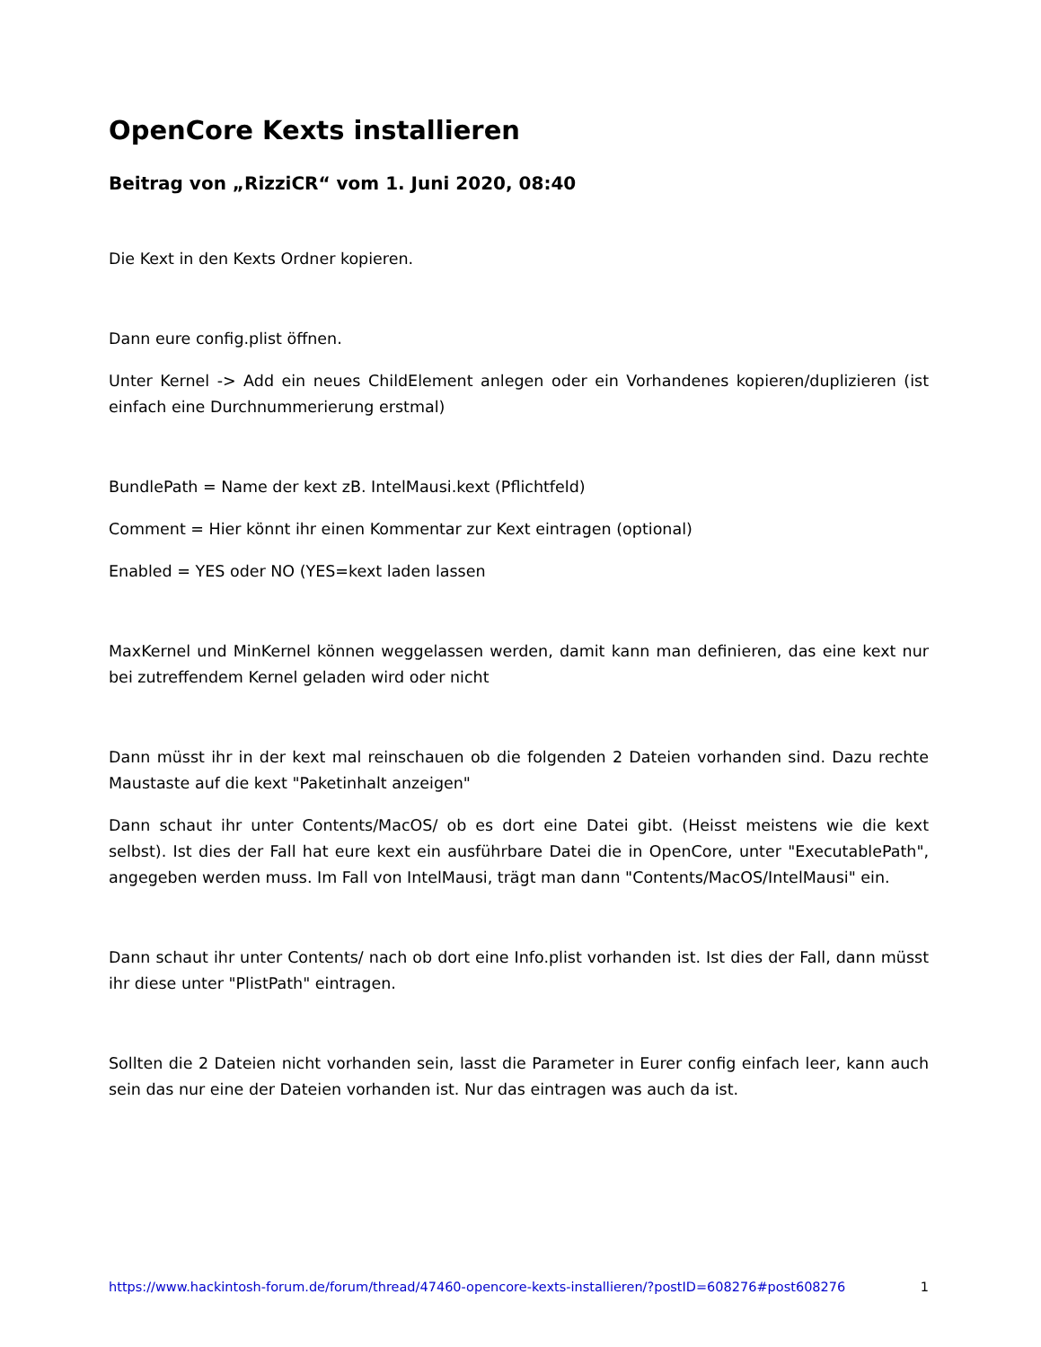OpenCore Kexts installieren
Beitrag von „RizziCR“ vom 1. Juni 2020, 08:40
Die Kext in den Kexts Ordner kopieren.
Dann eure config.plist öffnen.
Unter Kernel -> Add ein neues ChildElement anlegen oder ein Vorhandenes kopieren/duplizieren (ist einfach eine Durchnummerierung erstmal)
BundlePath = Name der kext zB. IntelMausi.kext (Pflichtfeld)
Comment = Hier könnt ihr einen Kommentar zur Kext eintragen (optional)
Enabled = YES oder NO (YES=kext laden lassen
MaxKernel und MinKernel können weggelassen werden, damit kann man definieren, das eine kext nur bei zutreffendem Kernel geladen wird oder nicht
Dann müsst ihr in der kext mal reinschauen ob die folgenden 2 Dateien vorhanden sind. Dazu rechte Maustaste auf die kext "Paketinhalt anzeigen"
Dann schaut ihr unter Contents/MacOS/ ob es dort eine Datei gibt. (Heisst meistens wie die kext selbst). Ist dies der Fall hat eure kext ein ausführbare Datei die in OpenCore, unter "ExecutablePath", angegeben werden muss. Im Fall von IntelMausi, trägt man dann "Contents/MacOS/IntelMausi" ein.
Dann schaut ihr unter Contents/ nach ob dort eine Info.plist vorhanden ist. Ist dies der Fall, dann müsst ihr diese unter "PlistPath" eintragen.
Sollten die 2 Dateien nicht vorhanden sein, lasst die Parameter in Eurer config einfach leer, kann auch sein das nur eine der Dateien vorhanden ist. Nur das eintragen was auch da ist.
https://www.hackintosh-forum.de/forum/thread/47460-opencore-kexts-installieren/?postID=608276#post608276 1